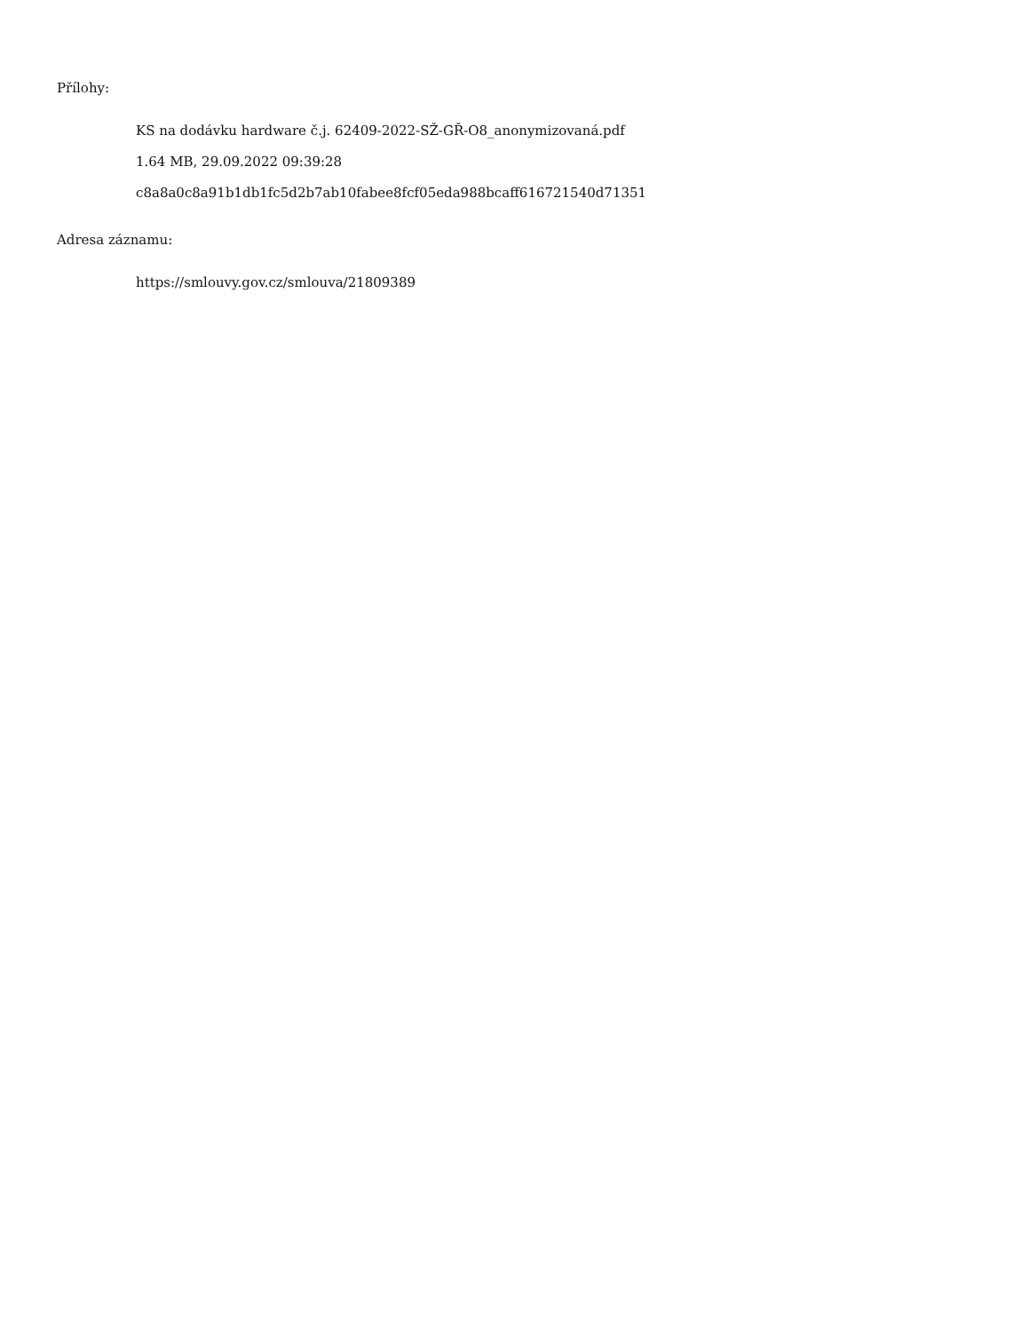Přílohy:
KS na dodávku hardware č.j. 62409-2022-SŽ-GŘ-O8_anonymizovaná.pdf
1.64 MB, 29.09.2022 09:39:28
c8a8a0c8a91b1db1fc5d2b7ab10fabee8fcf05eda988bcaff616721540d71351
Adresa záznamu:
https://smlouvy.gov.cz/smlouva/21809389